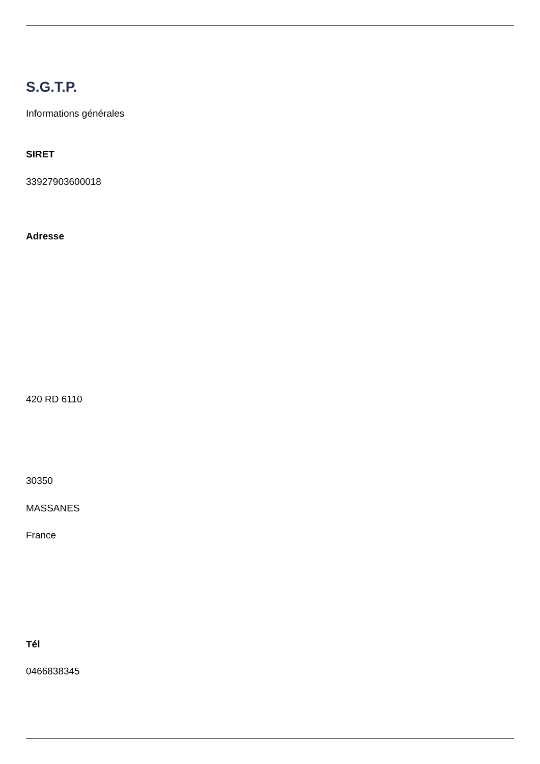S.G.T.P.
Informations générales
SIRET
33927903600018
Adresse
420 RD 6110
30350
MASSANES
France
Tél
0466838345